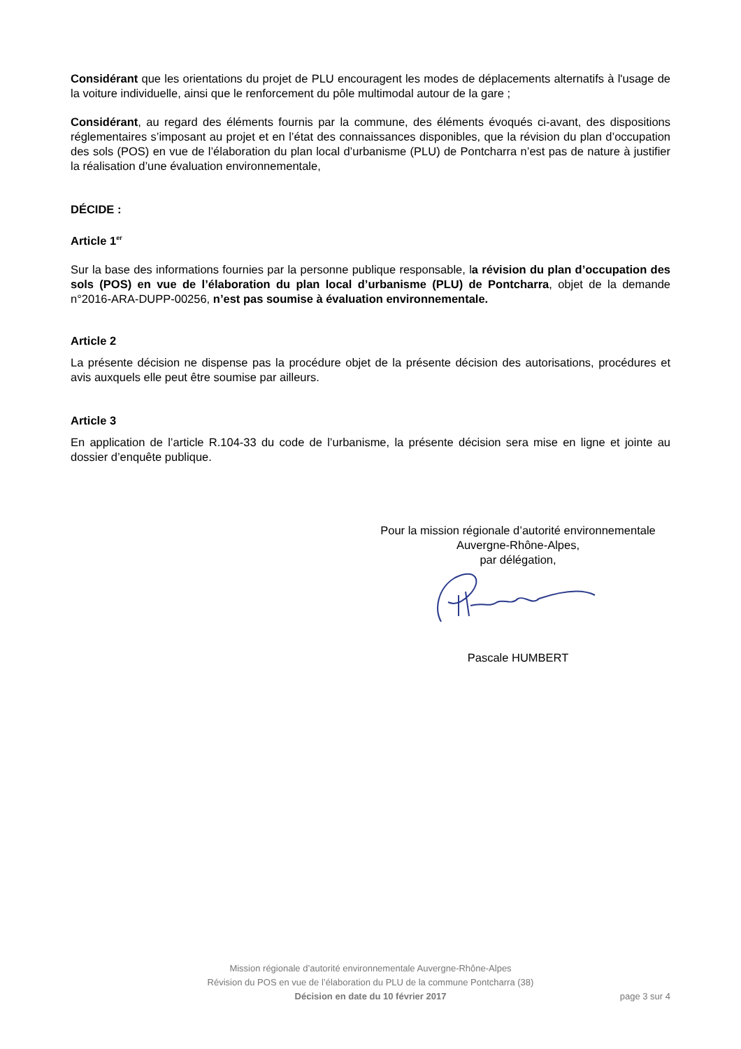Considérant que les orientations du projet de PLU encouragent les modes de déplacements alternatifs à l'usage de la voiture individuelle, ainsi que le renforcement du pôle multimodal autour de la gare ;
Considérant, au regard des éléments fournis par la commune, des éléments évoqués ci-avant, des dispositions réglementaires s’imposant au projet et en l’état des connaissances disponibles, que la révision du plan d’occupation des sols (POS) en vue de l’élaboration du plan local d’urbanisme (PLU) de Pontcharra n’est pas de nature à justifier la réalisation d’une évaluation environnementale,
DÉCIDE :
Article 1<sup>er</sup>
Sur la base des informations fournies par la personne publique responsable, la révision du plan d’occupation des sols (POS) en vue de l’élaboration du plan local d’urbanisme (PLU) de Pontcharra, objet de la demande n°2016-ARA-DUPP-00256, n’est pas soumise à évaluation environnementale.
Article 2
La présente décision ne dispense pas la procédure objet de la présente décision des autorisations, procédures et avis auxquels elle peut être soumise par ailleurs.
Article 3
En application de l’article R.104-33 du code de l’urbanisme, la présente décision sera mise en ligne et jointe au dossier d’enquête publique.
Pour la mission régionale d’autorité environnementale
Auvergne-Rhône-Alpes,
par délégation,
Pascale HUMBERT
Mission régionale d’autorité environnementale Auvergne-Rhône-Alpes
Révision du POS en vue de l’élaboration du PLU de la commune Pontcharra (38)
Décision en date du 10 février 2017
page 3 sur 4